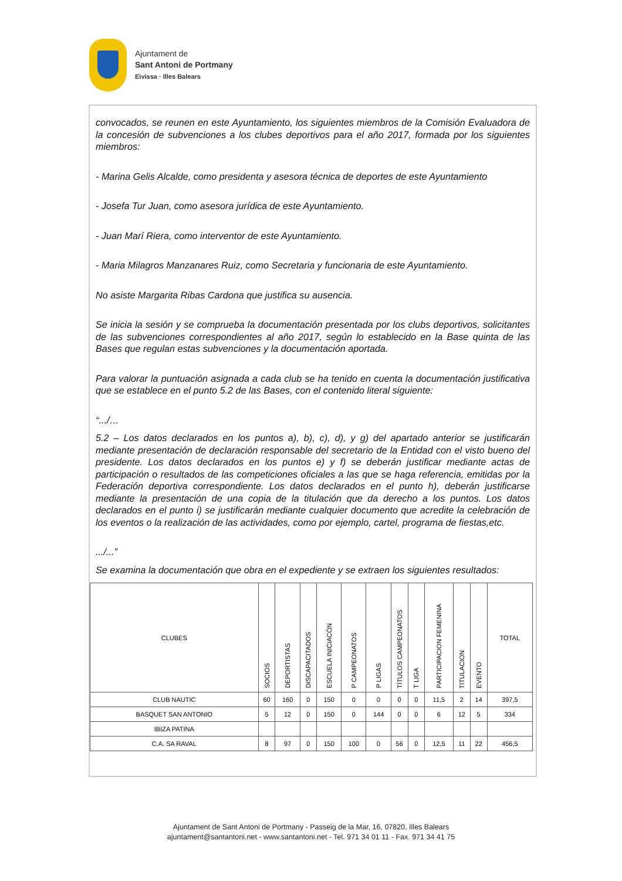Ajuntament de
Sant Antoni de Portmany
Eivissa · Illes Balears
convocados, se reunen en este Ayuntamiento, los siguientes miembros de la Comisión Evaluadora de la concesión de subvenciones a los clubes deportivos para el año 2017, formada por los siguientes miembros:
- Marina Gelis Alcalde, como presidenta y asesora técnica de deportes de este Ayuntamiento
- Josefa Tur Juan, como asesora jurídica de este Ayuntamiento.
- Juan Marí Riera, como interventor de este Ayuntamiento.
- Maria Milagros Manzanares Ruiz, como Secretaria y funcionaria de este Ayuntamiento.
No asiste Margarita Ribas Cardona que justifica su ausencia.
Se inicia la sesión y se comprueba la documentación presentada por los clubs deportivos, solicitantes de las subvenciones correspondientes al año 2017, según lo establecido en la Base quinta de las Bases que regulan estas subvenciones y la documentación aportada.
Para valorar la puntuación asignada a cada club se ha tenido en cuenta la documentación justificativa que se establece en el punto 5.2 de las Bases, con el contenido literal siguiente:
“.../…
5.2 – Los datos declarados en los puntos a), b), c), d), y g) del apartado anterior se justificarán mediante presentación de declaración responsable del secretario de la Entidad con el visto bueno del presidente. Los datos declarados en los puntos e) y f) se deberán justificar mediante actas de participación o resultados de las competiciones oficiales a las que se haga referencia, emitidas por la Federación deportiva correspondiente. Los datos declarados en el punto h), deberán justificarse mediante la presentación de una copia de la titulación que da derecho a los puntos. Los datos declarados en el punto i) se justificarán mediante cualquier documento que acredite la celebración de los eventos o la realización de las actividades, como por ejemplo, cartel, programa de fiestas,etc.
.../...”
Se examina la documentación que obra en el expediente y se extraen los siguientes resultados:
| CLUBES | SOCIOS | DEPORTISTAS | DISCAPACITADOS | ESCUELA INICIACÓN | P CAMPEONATOS | P LIGAS | TÍTULOS CAMPEONATOS | T LIGA | PARTICIPACION FEMENINA | TITULACION | EVENTO | TOTAL |
| --- | --- | --- | --- | --- | --- | --- | --- | --- | --- | --- | --- | --- |
| CLUB NAUTIC | 60 | 160 | 0 | 150 | 0 | 0 | 0 | 0 | 11,5 | 2 | 14 | 397,5 |
| BASQUET SAN ANTONIO | 5 | 12 | 0 | 150 | 0 | 144 | 0 | 0 | 6 | 12 | 5 | 334 |
| IBIZA PATINA | | | | | | | | | | | | |
| C.A. SA RAVAL | 8 | 97 | 0 | 150 | 100 | 0 | 56 | 0 | 12,5 | 11 | 22 | 456,5 |
Ajuntament de Sant Antoni de Portmany - Passeig de la Mar, 16, 07820, Illes Balears
ajuntament@santantoni.net - www.santantoni.net - Tel. 971 34 01 11 - Fax. 971 34 41 75